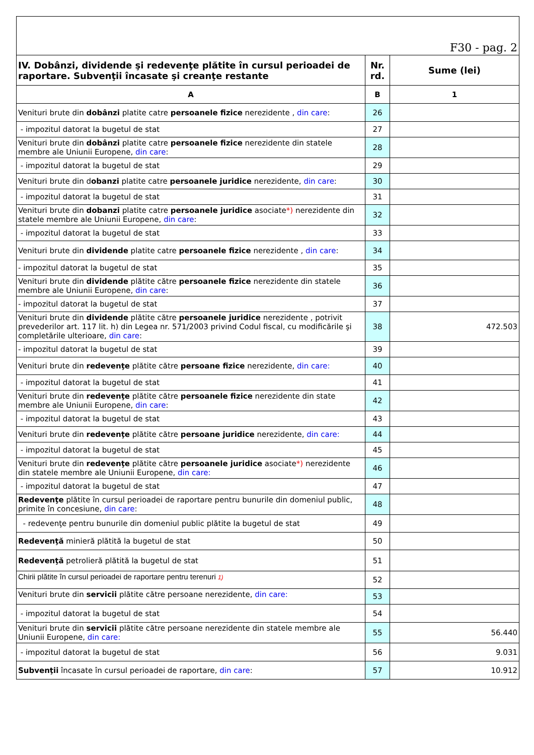| F30 - pag. 2 | | |
| IV. Dobânzi, dividende şi redevenţe plătite în cursul perioadei de raportare. Subvenţii încasate şi creanţe restante | Nr. rd. | Sume (lei) |
| A | B | 1 |
| Venituri brute din dobânzi platite catre persoanele fizice nerezidente , din care : | 26 | |
| - impozitul datorat la bugetul de stat | 27 | |
| Venituri brute din dobânzi platite catre persoanele fizice nerezidente din statele membre ale Uniunii Europene, din care : | 28 | |
| - impozitul datorat la bugetul de stat | 29 | |
| Venituri brute din d obanzi platite catre persoanele juridice nerezidente, din care : | 30 | |
| - impozitul datorat la bugetul de stat | 31 | |
| Venituri brute din dobanzi platite catre persoanele juridice asociate *) nerezidente din statele membre ale Uniunii Europene, din care : | 32 | |
| - impozitul datorat la bugetul de stat | 33 | |
| Venituri brute din dividende platite catre persoanele fizice nerezidente , din care : | 34 | |
| - impozitul datorat la bugetul de stat | 35 | |
| Venituri brute din dividende plătite către persoanele fizice nerezidente din statele membre ale Uniunii Europene, din care : | 36 | |
| - impozitul datorat la bugetul de stat | 37 | |
| Venituri brute din dividende plătite către persoanele juridice nerezidente , potrivit prevederilor art. 117 lit. h) din Legea nr. 571/2003 privind Codul fiscal, cu modificările şi completările ulterioare, din care : | 38 | 472.503 |
| - impozitul datorat la bugetul de stat | 39 | |
| Venituri brute din redevenţe plătite către persoane fizice nerezidente, din care: | 40 | |
| - impozitul datorat la bugetul de stat | 41 | |
| Venituri brute din redevenţe plătite către persoanele fizice nerezidente din state membre ale Uniunii Europene, din care : | 42 | |
| - impozitul datorat la bugetul de stat | 43 | |
| Venituri brute din redevenţe plătite către persoane juridice nerezidente, din care: | 44 | |
| - impozitul datorat la bugetul de stat | 45 | |
| Venituri brute din redevenţe plătite către persoanele juridice asociate *) nerezidente din statele membre ale Uniunii Europene, din care: | 46 | |
| - impozitul datorat la bugetul de stat | 47 | |
| Redevenţe plătite în cursul perioadei de raportare pentru bunurile din domeniul public, primite în concesiune, din care : | 48 | |
| - redevenţe pentru bunurile din domeniul public plătite la bugetul de stat | 49 | |
| Redevenţă minieră plătită la bugetul de stat | 50 | |
| Redevenţă petrolieră plătită la bugetul de stat | 51 | |
| Chirii plătite în cursul perioadei de raportare pentru terenuri 1) | 52 | |
| Venituri brute din servicii plătite către persoane nerezidente, din care: | 53 | |
| - impozitul datorat la bugetul de stat | 54 | |
| Venituri brute din servicii plătite către persoane nerezidente din statele membre ale Uniunii Europene, din care: | 55 | 56.440 |
| - impozitul datorat la bugetul de stat | 56 | 9.031 |
| Subvenţii încasate în cursul perioadei de raportare, din care : | 57 | 10.912 |